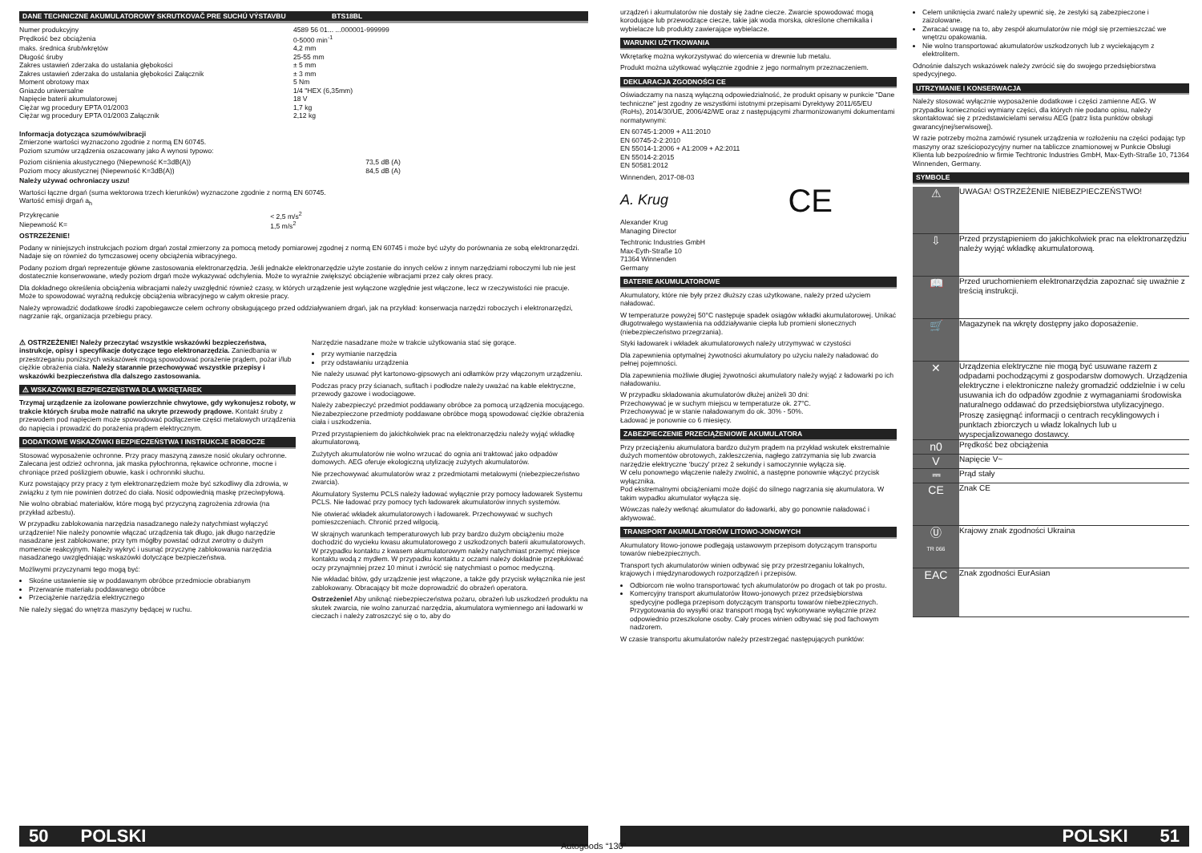DANE TECHNICZNE AKUMULATOROWY SKRUTKOVAČ PRE SUCHÚ VÝSTAVBU BTS18BL
| Numer produkcyjny | 4589 56 01... ...000001-999999 |
| Prędkość bez obciążenia | 0-5000 min<sup>-1</sup> |
| maks. średnica śrub/wkrętów | 4,2 mm |
| Długość śruby | 25-55 mm |
| Zakres ustawień zderzaka do ustalania głębokości | ± 5 mm |
| Zakres ustawień zderzaka do ustalania głębokości Załącznik | ± 3 mm |
| Moment obrotowy max | 5 Nm |
| Gniazdo uniwersalne | 1/4 "HEX (6,35mm) |
| Napięcie baterii akumulatorowej | 18 V |
| Ciężar wg procedury EPTA 01/2003 | 1,7 kg |
| Ciężar wg procedury EPTA 01/2003 Załącznik | 2,12 kg |
Informacja dotycząca szumów/wibracji
Zmierzone wartości wyznaczono zgodnie z normą EN 60745.
Poziom szumów urządzenia oszacowany jako A wynosi typowo:
| Poziom ciśnienia akustycznego (Niepewność K=3dB(A)) | 73,5 dB (A) |
| Poziom mocy akustycznej (Niepewność K=3dB(A)) | 84,5 dB (A) |
Należy używać ochroniaczy uszu!
Wartości łączne drgań (suma wektorowa trzech kierunków) wyznaczone zgodnie z normą EN 60745.
Wartość emisji drgań a<sub>h</sub>
| Przykręcanie | < 2,5 m/s<sup>2</sup> |
| Niepewność K= | 1,5 m/s<sup>2</sup> |
OSTRZEŻENIE!
Podany w niniejszych instrukcjach poziom drgań został zmierzony za pomocą metody pomiarowej zgodnej z normą EN 60745 i może być użyty do porównania ze sobą elektronarzędzi. Nadaje się on również do tymczasowej oceny obciążenia wibracyjnego.
Podany poziom drgań reprezentuje główne zastosowania elektronarzędzia. Jeśli jednakże elektronarzędzie użyte zostanie do innych celów z innym narzędziami roboczymi lub nie jest dostatecznie konserwowane, wtedy poziom drgań może wykazywać odchylenia. Może to wyraźnie zwiększyć obciążenie wibracjami przez cały okres pracy.
Dla dokładnego określenia obciążenia wibracjami należy uwzględnić również czasy, w których urządzenie jest wyłączone względnie jest włączone, lecz w rzeczywistości nie pracuje. Może to spowodować wyraźną redukcję obciążenia wibracyjnego w całym okresie pracy.
Należy wprowadzić dodatkowe środki zapobiegawcze celem ochrony obsługującego przed oddziaływaniem drgań, jak na przykład: konserwacja narzędzi roboczych i elektronarzędzi, nagrzanie rąk, organizacja przebiegu pracy.
⚠ OSTRZEŻENIE! Należy przeczytać wszystkie wskazówki bezpieczeństwa, instrukcje, opisy i specyfikacje dotyczące tego elektronarzędzia. Zaniedbania w przestrzeganiu poniższych wskazówek mogą spowodować porażenie prądem, pożar i/lub ciężkie obrażenia ciała. Należy starannie przechowywać wszystkie przepisy i wskazówki bezpieczeństwa dla dalszego zastosowania.
⚠ WSKAZÓWKI BEZPIECZEŃSTWA DLA WKRĘTAREK
Trzymaj urządzenie za izolowane powierzchnie chwytowe, gdy wykonujesz roboty, w trakcie których śruba może natrafić na ukryte przewody prądowe. Kontakt śruby z przewodem pod napięciem może spowodować podłączenie części metalowych urządzenia do napięcia i prowadzić do porażenia prądem elektrycznym.
DODATKOWE WSKAZÓWKI BEZPIECZEŃSTWA I INSTRUKCJE ROBOCZE
Stosować wyposażenie ochronne. Przy pracy maszyną zawsze nosić okulary ochronne. Zalecana jest odzież ochronna, jak maska pyłochronna, rękawice ochronne, mocne i chroniące przed poślizgiem obuwie, kask i ochronniki słuchu.
Kurz powstający przy pracy z tym elektronarzędziem może być szkodliwy dla zdrowia, w związku z tym nie powinien dotrzeć do ciała. Nosić odpowiednią maskę przeciwpyłową.
Nie wolno obrabiać materiałów, które mogą być przyczyną zagrożenia zdrowia (na przykład azbestu).
W przypadku zablokowania narzędzia nasadzanego należy natychmiast wyłączyć urządzenie! Nie należy ponownie włączać urządzenia tak długo, jak długo narzędzie nasadzane jest zablokowane; przy tym mógłby powstać odrzut zwrotny o dużym momencie reakcyjnym. Należy wykryć i usunąć przyczynę zablokowania narzędzia nasadzanego uwzględniając wskazówki dotyczące bezpieczeństwa.
Możliwymi przyczynami tego mogą być:
Skośne ustawienie się w poddawanym obróbce przedmiocie obrabianym
Przerwanie materiału poddawanego obróbce
Przeciążenie narzędzia elektrycznego
Nie należy sięgać do wnętrza maszyny będącej w ruchu.
Narzędzie nasadzane może w trakcie użytkowania stać się gorące.
przy wymianie narzędzia
przy odstawianiu urządzenia
Nie należy usuwać płyt kartonowo-gipsowych ani odłamków przy włączonym urządzeniu.
Podczas pracy przy ścianach, sufitach i podłodze należy uważać na kable elektryczne, przewody gazowe i wodociągowe.
Należy zabezpieczyć przedmiot poddawany obróbce za pomocą urządzenia mocującego. Niezabezpieczone przedmioty poddawane obróbce mogą spowodować ciężkie obrażenia ciała i uszkodzenia.
Przed przystąpieniem do jakichkolwiek prac na elektronarzędziu należy wyjąć wkładkę akumulatorową.
Zużytych akumulatorów nie wolno wrzucać do ognia ani traktować jako odpadów domowych. AEG oferuje ekologiczną utylizację zużytych akumulatorów.
Nie przechowywać akumulatorów wraz z przedmiotami metalowymi (niebezpieczeństwo zwarcia).
Akumulatory Systemu PCLS należy ładować wyłącznie przy pomocy ładowarek Systemu PCLS. Nie ładować przy pomocy tych ładowarek akumulatorów innych systemów.
Nie otwierać wkładek akumulatorowych i ładowarek. Przechowywać w suchych pomieszczeniach. Chronić przed wilgocią.
W skrajnych warunkach temperaturowych lub przy bardzo dużym obciążeniu może dochodzić do wycieku kwasu akumulatorowego z uszkodzonych baterii akumulatorowych. W przypadku kontaktu z kwasem akumulatorowym należy natychmiast przemyć miejsce kontaktu wodą z mydłem. W przypadku kontaktu z oczami należy dokładnie przepłukiwać oczy przynajmniej przez 10 minut i zwrócić się natychmiast o pomoc medyczną.
Nie wkładać bitów, gdy urządzenie jest włączone, a także gdy przycisk wyłącznika nie jest zablokowany. Obracający bit może doprowadzić do obrażeń operatora.
Ostrzeżenie! Aby uniknąć niebezpieczeństwa pożaru, obrażeń lub uszkodzeń produktu na skutek zwarcia, nie wolno zanurzać narzędzia, akumulatora wymiennego ani ładowarki w cieczach i należy zatroszczyć się o to, aby do
50 POLSKI
urządzeń i akumulatorów nie dostały się żadne ciecze. Zwarcie spowodować mogą korodujące lub przewodzące ciecze, takie jak woda morska, określone chemikalia i wybielacze lub produkty zawierające wybielacze.
WARUNKI UŻYTKOWANIA
Wkrętarkę można wykorzystywać do wiercenia w drewnie lub metalu.
Produkt można użytkować wyłącznie zgodnie z jego normalnym przeznaczeniem.
DEKLARACJA ZGODNOŚCI CE
Oświadczamy na naszą wyłączną odpowiedzialność, że produkt opisany w punkcie "Dane techniczne" jest zgodny ze wszystkimi istotnymi przepisami Dyrektywy 2011/65/EU (RoHs), 2014/30/UE, 2006/42/WE oraz z następującymi zharmonizowanymi dokumentami normatywnymi:
EN 60745-1:2009 + A11:2010
EN 60745-2-2:2010
EN 55014-1:2006 + A1:2009 + A2:2011
EN 55014-2:2015
EN 50581:2012
Winnenden, 2017-08-03
A. Krug CE
Alexander Krug
Managing Director
Techtronic Industries GmbH
Max-Eyth-Straße 10
71364 Winnenden
Germany
BATERIE AKUMULATOROWE
Akumulatory, które nie były przez dłuższy czas użytkowane, należy przed użyciem naładować.
W temperaturze powyżej 50°C następuje spadek osiągów wkładki akumulatorowej. Unikać długotrwałego wystawienia na oddziaływanie ciepła lub promieni słonecznych (niebezpieczeństwo przegrzania).
Styki ładowarek i wkładek akumulatorowych należy utrzymywać w czystości
Dla zapewnienia optymalnej żywotności akumulatory po użyciu należy naładować do pełnej pojemności.
Dla zapewnienia możliwie długiej żywotności akumulatory należy wyjąć z ładowarki po ich naładowaniu.
W przypadku składowania akumulatorów dłużej aniżeli 30 dni:
Przechowywać je w suchym miejscu w temperaturze ok. 27°C.
Przechowywać je w stanie naładowanym do ok. 30% - 50%.
Ładować je ponownie co 6 miesięcy.
ZABEZPIECZENIE PRZECIĄŻENIOWE AKUMULATORA
Przy przeciążeniu akumulatora bardzo dużym prądem na przykład wskutek ekstremalnie dużych momentów obrotowych, zakleszczenia, nagłego zatrzymania się lub zwarcia narzędzie elektryczne ‘buczy’ przez 2 sekundy i samoczynnie wyłącza się.
W celu ponownego włączenie należy zwolnić, a następne ponownie włączyć przycisk wyłącznika.
Pod ekstremalnymi obciążeniami może dojść do silnego nagrzania się akumulatora. W takim wypadku akumulator wyłącza się.
Wówczas należy wetknąć akumulator do ładowarki, aby go ponownie naładować i aktywować.
TRANSPORT AKUMULATORÓW LITOWO-JONOWYCH
Akumulatory litowo-jonowe podlegają ustawowym przepisom dotyczącym transportu towarów niebezpiecznych.
Transport tych akumulatorów winien odbywać się przy przestrzeganiu lokalnych, krajowych i międzynarodowych rozporządzeń i przepisów.
Odbiorcom nie wolno transportować tych akumulatorów po drogach ot tak po prostu.
Komercyjny transport akumulatorów litowo-jonowych przez przedsiębiorstwa spedycyjne podlega przepisom dotyczącym transportu towarów niebezpiecznych. Przygotowania do wysyłki oraz transport mogą być wykonywane wyłącznie przez odpowiednio przeszkolone osoby. Cały proces winien odbywać się pod fachowym nadzorem.
W czasie transportu akumulatorów należy przestrzegać następujących punktów:
Celem uniknięcia zwarć należy upewnić się, że zestyki są zabezpieczone i zaizolowane.
Zwracać uwagę na to, aby zespół akumulatorów nie mógł się przemieszczać we wnętrzu opakowania.
Nie wolno transportować akumulatorów uszkodzonych lub z wyciekającym z elektrolitem.
Odnośnie dalszych wskazówek należy zwrócić się do swojego przedsiębiorstwa spedycyjnego.
UTRZYMANIE I KONSERWACJA
Należy stosować wyłącznie wyposażenie dodatkowe i części zamienne AEG. W przypadku konieczności wymiany części, dla których nie podano opisu, należy skontaktować się z przedstawicielami serwisu AEG (patrz lista punktów obsługi gwarancyjnej/serwisowej).
W razie potrzeby można zamówić rysunek urządzenia w rozłożeniu na części podając typ maszyny oraz sześciopozycyjny numer na tabliczce znamionowej w Punkcie Obsługi Klienta lub bezpośrednio w firmie Techtronic Industries GmbH, Max-Eyth-Straße 10, 71364 Winnenden, Germany.
SYMBOLE
| ⚠ | UWAGA! OSTRZEŻENIE NIEBEZPIECZEŃSTWO! |
| ⇩ | Przed przystąpieniem do jakichkolwiek prac na elektronarzędziu należy wyjąć wkładkę akumulatorową. |
| 📖 | Przed uruchomieniem elektronarzędzia zapoznać się uważnie z treścią instrukcji. |
| 🛒 | Magazynek na wkręty dostępny jako doposażenie. |
| ✕ | Urządzenia elektryczne nie mogą być usuwane razem z odpadami pochodzącymi z gospodarstw domowych. Urządzenia elektryczne i elektroniczne należy gromadzić oddzielnie i w celu usuwania ich do odpadów zgodnie z wymaganiami środowiska naturalnego oddawać do przedsiębiorstwa utylizacyjnego. Proszę zasięgnąć informacji o centrach recyklingowych i punktach zbiorczych u władz lokalnych lub u wyspecjalizowanego dostawcy. |
| n0 | Prędkość bez obciążenia |
| V | Napięcie V~ |
| ⎓ | Prąd stały |
| CE | Znak CE |
| Ⓤ TR 066 | Krajowy znak zgodności Ukraina |
| EAC | Znak zgodności EurAsian |
POLSKI 51
Autogoods “130”